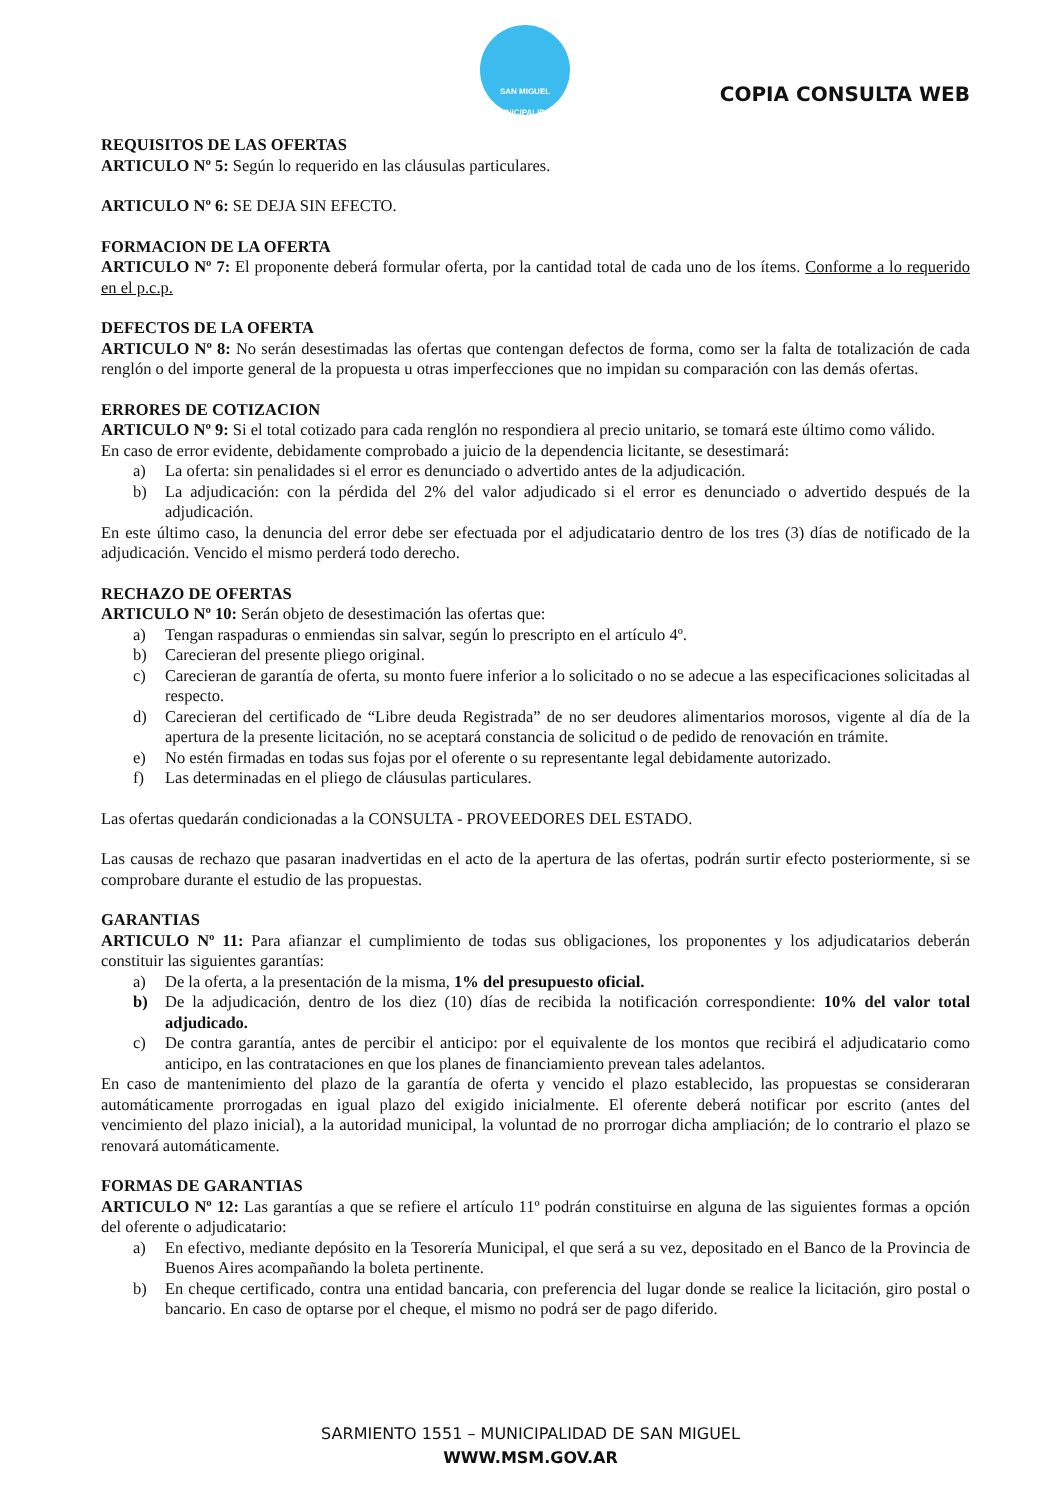SAN MIGUEL
MUNICIPALIDAD
COPIA CONSULTA WEB
REQUISITOS DE LAS OFERTAS
ARTICULO Nº 5: Según lo requerido en las cláusulas particulares.
ARTICULO Nº 6: SE DEJA SIN EFECTO.
FORMACION DE LA OFERTA
ARTICULO Nº 7: El proponente deberá formular oferta, por la cantidad total de cada uno de los ítems. Conforme a lo requerido en el p.c.p.
DEFECTOS DE LA OFERTA
ARTICULO Nº 8: No serán desestimadas las ofertas que contengan defectos de forma, como ser la falta de totalización de cada renglón o del importe general de la propuesta u otras imperfecciones que no impidan su comparación con las demás ofertas.
ERRORES DE COTIZACION
ARTICULO Nº 9: Si el total cotizado para cada renglón no respondiera al precio unitario, se tomará este último como válido.
En caso de error evidente, debidamente comprobado a juicio de la dependencia licitante, se desestimará:
a) La oferta: sin penalidades si el error es denunciado o advertido antes de la adjudicación.
b) La adjudicación: con la pérdida del 2% del valor adjudicado si el error es denunciado o advertido después de la adjudicación.
En este último caso, la denuncia del error debe ser efectuada por el adjudicatario dentro de los tres (3) días de notificado de la adjudicación. Vencido el mismo perderá todo derecho.
RECHAZO DE OFERTAS
ARTICULO Nº 10: Serán objeto de desestimación las ofertas que:
a) Tengan raspaduras o enmiendas sin salvar, según lo prescripto en el artículo 4º.
b) Carecieran del presente pliego original.
c) Carecieran de garantía de oferta, su monto fuere inferior a lo solicitado o no se adecue a las especificaciones solicitadas al respecto.
d) Carecieran del certificado de “Libre deuda Registrada” de no ser deudores alimentarios morosos, vigente al día de la apertura de la presente licitación, no se aceptará constancia de solicitud o de pedido de renovación en trámite.
e) No estén firmadas en todas sus fojas por el oferente o su representante legal debidamente autorizado.
f) Las determinadas en el pliego de cláusulas particulares.
Las ofertas quedarán condicionadas a la CONSULTA - PROVEEDORES DEL ESTADO.
Las causas de rechazo que pasaran inadvertidas en el acto de la apertura de las ofertas, podrán surtir efecto posteriormente, si se comprobare durante el estudio de las propuestas.
GARANTIAS
ARTICULO Nº 11: Para afianzar el cumplimiento de todas sus obligaciones, los proponentes y los adjudicatarios deberán constituir las siguientes garantías:
a) De la oferta, a la presentación de la misma, 1% del presupuesto oficial.
b) De la adjudicación, dentro de los diez (10) días de recibida la notificación correspondiente: 10% del valor total adjudicado.
c) De contra garantía, antes de percibir el anticipo: por el equivalente de los montos que recibirá el adjudicatario como anticipo, en las contrataciones en que los planes de financiamiento prevean tales adelantos.
En caso de mantenimiento del plazo de la garantía de oferta y vencido el plazo establecido, las propuestas se consideraran automáticamente prorrogadas en igual plazo del exigido inicialmente. El oferente deberá notificar por escrito (antes del vencimiento del plazo inicial), a la autoridad municipal, la voluntad de no prorrogar dicha ampliación; de lo contrario el plazo se renovará automáticamente.
FORMAS DE GARANTIAS
ARTICULO Nº 12: Las garantías a que se refiere el artículo 11º podrán constituirse en alguna de las siguientes formas a opción del oferente o adjudicatario:
a) En efectivo, mediante depósito en la Tesorería Municipal, el que será a su vez, depositado en el Banco de la Provincia de Buenos Aires acompañando la boleta pertinente.
b) En cheque certificado, contra una entidad bancaria, con preferencia del lugar donde se realice la licitación, giro postal o bancario. En caso de optarse por el cheque, el mismo no podrá ser de pago diferido.
SARMIENTO 1551 – MUNICIPALIDAD DE SAN MIGUEL
WWW.MSM.GOV.AR